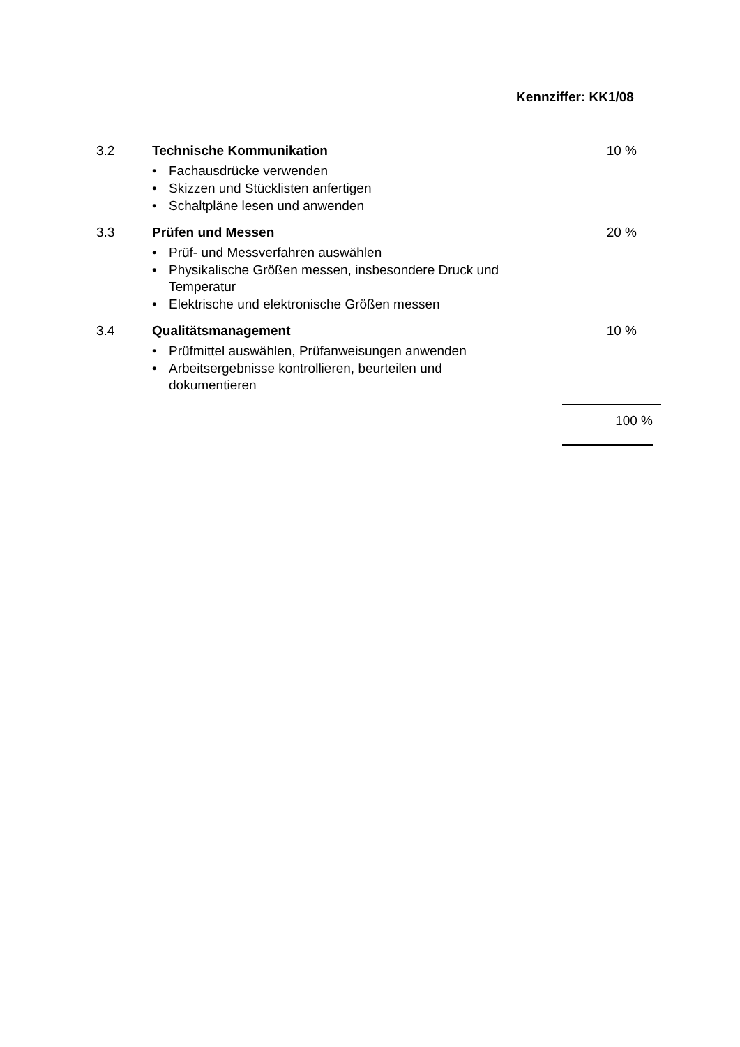Kennziffer: KK1/08
3.2 Technische Kommunikation
• Fachausdrücke verwenden
• Skizzen und Stücklisten anfertigen
• Schaltpläne lesen und anwenden
10 %
3.3 Prüfen und Messen
• Prüf- und Messverfahren auswählen
• Physikalische Größen messen, insbesondere Druck und Temperatur
• Elektrische und elektronische Größen messen
20 %
3.4 Qualitätsmanagement
• Prüfmittel auswählen, Prüfanweisungen anwenden
• Arbeitsergebnisse kontrollieren, beurteilen und dokumentieren
10 %
100 %